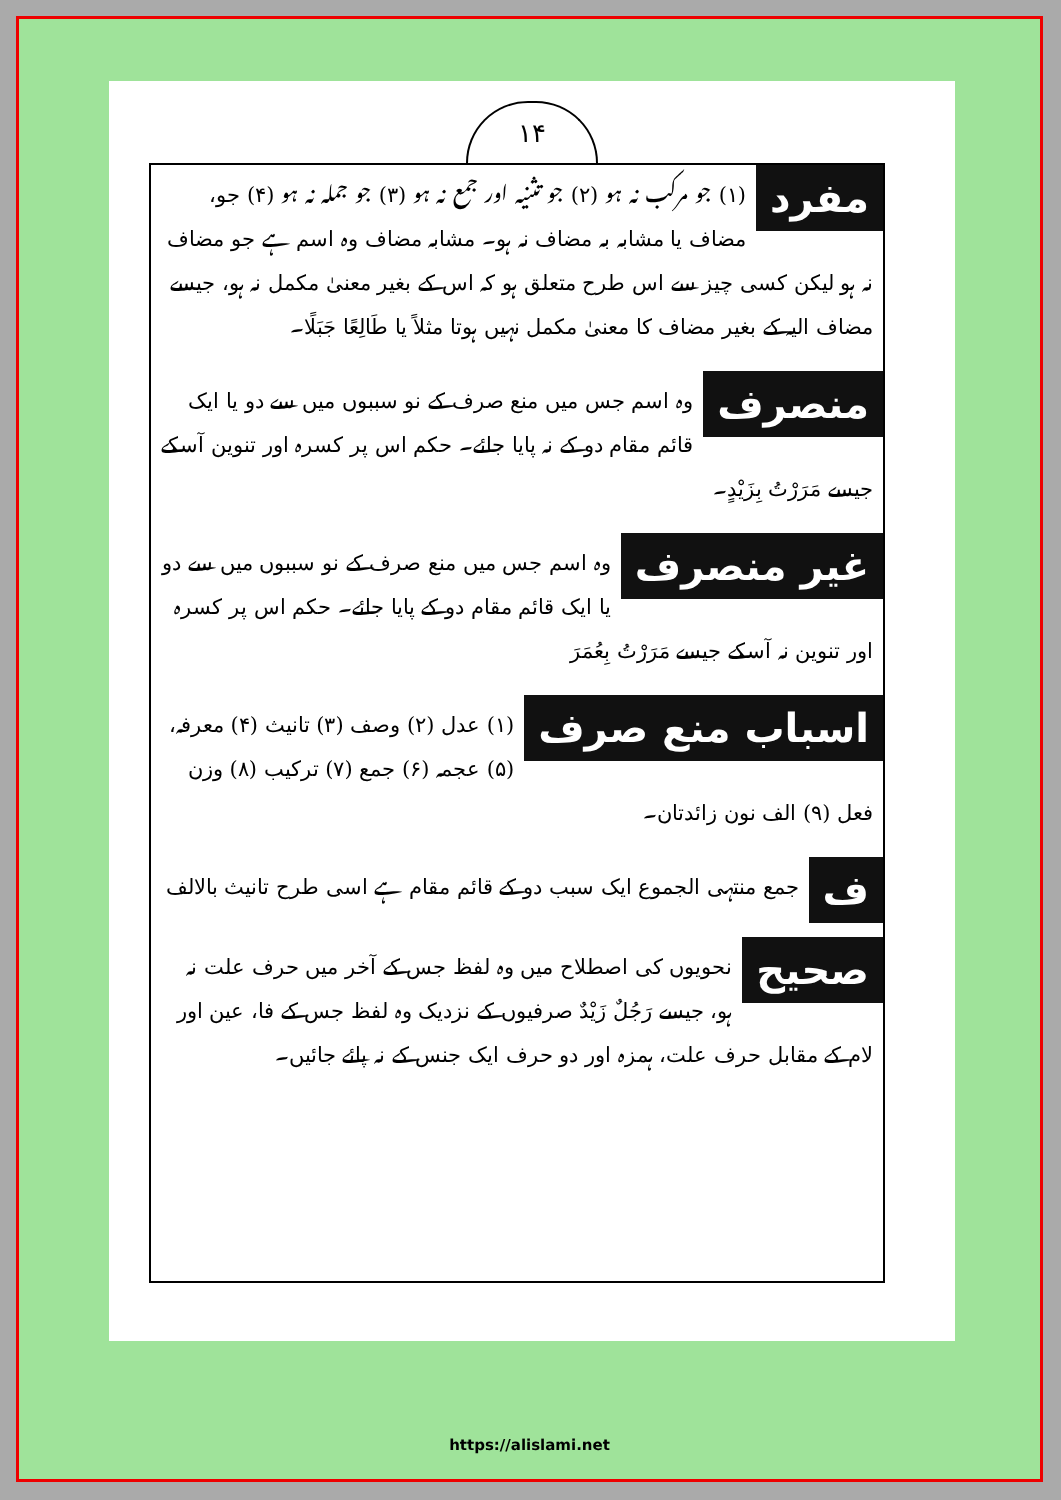۱۴
مفرد
(۱) جو مرکب نہ ہو (۲) جو تثنیہ اور جمع نہ ہو (۳) جو جملہ نہ ہو (۴) جو، مضاف یا مشابہ بہ مضاف نہ ہو۔ مشابہ مضاف وہ اسم ہے جو مضاف نہ ہو لیکن کسی چیز سے اس طرح متعلق ہو کہ اس کے بغیر معنیٰ مکمل نہ ہو، جیسے مضاف الیہ کے بغیر مضاف کا معنیٰ مکمل نہیں ہوتا مثلاً یا طَالِعًا جَبَلًا۔
منصرف
وہ اسم جس میں منع صرف کے نو سببوں میں سے دو یا ایک قائم مقام دو کے نہ پایا جائے۔ حکم اس پر کسرہ اور تنوین آسکے جیسے مَرَرْتُ بِزَيْدٍ۔
غیر منصرف
وہ اسم جس میں منع صرف کے نو سببوں میں سے دو یا ایک قائم مقام دو کے پایا جائے۔ حکم اس پر کسرہ اور تنوین نہ آسکے جیسے مَرَرْتُ بِعُمَرَ
اسباب منع صرف
(۱) عدل (۲) وصف (۳) تانیث (۴) معرفہ، (۵) عجمہ (۶) جمع (۷) ترکیب (۸) وزن فعل (۹) الف نون زائدتان۔
ف
جمع منتہی الجموع ایک سبب دو کے قائم مقام ہے اسی طرح تانیث بالالف
صحیح
نحویوں کی اصطلاح میں وہ لفظ جس کے آخر میں حرف علت نہ ہو، جیسے رَجُلٌ زَيْدٌ صرفیوں کے نزدیک وہ لفظ جس کے فا، عین اور لام کے مقابل حرف علت، ہمزہ اور دو حرف ایک جنس کے نہ پائے جائیں۔
https://alislami.net